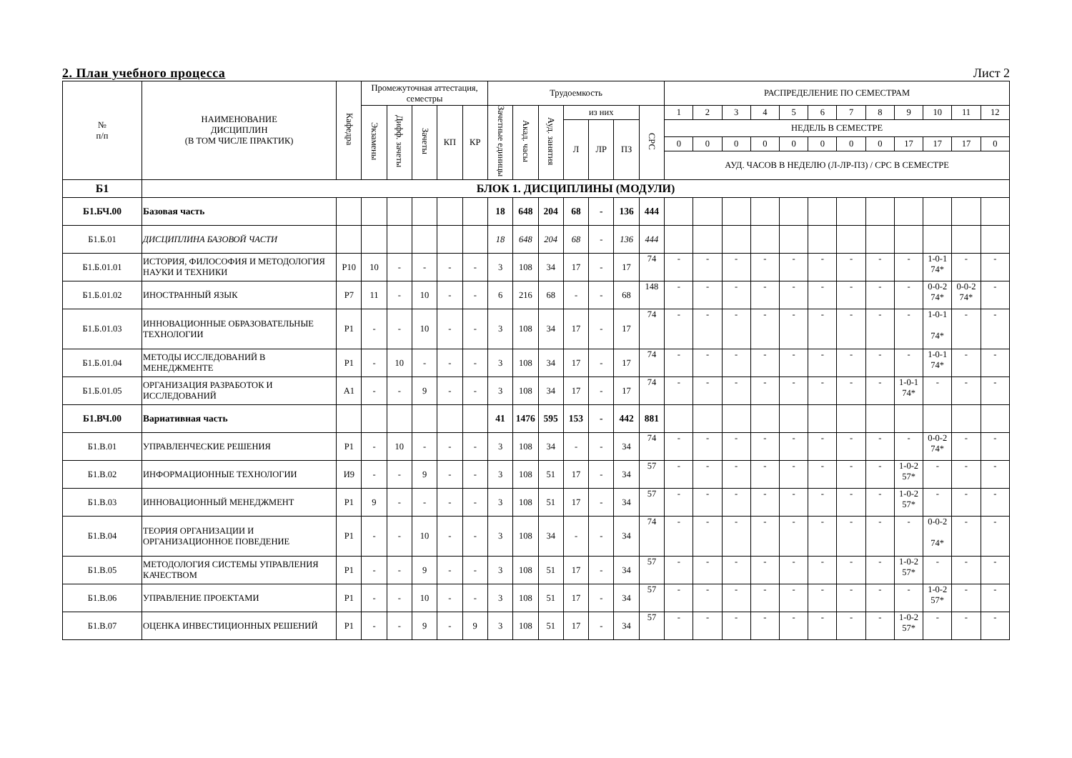2. План учебного процесса Лист 2
| № п/п | НАИМЕНОВАНИЕ ДИСЦИПЛИН (В ТОМ ЧИСЛЕ ПРАКТИК) | Кафедра | Промежуточная аттестация, семестры | | | | | Трудоемкость | | | | | | | РАСПРЕДЕЛЕНИЕ ПО СЕМЕСТРАМ | | | | | | | | | | | |
| --- | --- | --- | --- | --- | --- | --- | --- | --- | --- | --- | --- | --- | --- | --- | --- | --- | --- | --- | --- | --- | --- | --- | --- | --- | --- | --- |
| | | | Экзамены | Дифф. зачеты | Зачеты | КП | КР | Зачетные единицы | Акад. часы | Ауд. занятия | из них | | | СРС | 1 | 2 | 3 | 4 | 5 | 6 | 7 | 8 | 9 | 10 | 11 | 12 |
| | | | | | | | | | | | Л | ЛР | ПЗ | | НЕДЕЛЬ В СЕМЕСТРЕ | | | | | | | | | | | |
| | | | | | | | | | | | | | | | 0 | 0 | 0 | 0 | 0 | 0 | 0 | 0 | 17 | 17 | 17 | 0 |
| | | | | | | | | | | | | | | | АУД. ЧАСОВ В НЕДЕЛЮ (Л-ЛР-ПЗ) / СРС В СЕМЕСТРЕ | | | | | | | | | | | |
| Б1 | БЛОК 1. ДИСЦИПЛИНЫ (МОДУЛИ) | | | | | | | | | | | | | | | | | | | | | | | | | |
| Б1.БЧ.00 | Базовая часть | | | | | | | 18 | 648 | 204 | 68 | - | 136 | 444 | | | | | | | | | | | | |
| Б1.Б.01 | ДИСЦИПЛИНА БАЗОВОЙ ЧАСТИ | | | | | | | 18 | 648 | 204 | 68 | - | 136 | 444 | | | | | | | | | | | | |
| Б1.Б.01.01 | ИСТОРИЯ, ФИЛОСОФИЯ И МЕТОДОЛОГИЯ НАУКИ И ТЕХНИКИ | Р10 | 10 | - | - | - | - | 3 | 108 | 34 | 17 | - | 17 | 74 | - | - | - | - | - | - | - | - | - | 1-0-1 74* | - | - |
| Б1.Б.01.02 | ИНОСТРАННЫЙ ЯЗЫК | Р7 | 11 | - | 10 | - | - | 6 | 216 | 68 | - | - | 68 | 148 | - | - | - | - | - | - | - | - | - | 0-0-2 74* | 0-0-2 74* | - |
| Б1.Б.01.03 | ИННОВАЦИОННЫЕ ОБРАЗОВАТЕЛЬНЫЕ ТЕХНОЛОГИИ | Р1 | - | - | 10 | - | - | 3 | 108 | 34 | 17 | - | 17 | 74 | - | - | - | - | - | - | - | - | - | 1-0-1 74* | - | - |
| Б1.Б.01.04 | МЕТОДЫ ИССЛЕДОВАНИЙ В МЕНЕДЖМЕНТЕ | Р1 | - | 10 | - | - | - | 3 | 108 | 34 | 17 | - | 17 | 74 | - | - | - | - | - | - | - | - | - | 1-0-1 74* | - | - |
| Б1.Б.01.05 | ОРГАНИЗАЦИЯ РАЗРАБОТОК И ИССЛЕДОВАНИЙ | А1 | - | - | 9 | - | - | 3 | 108 | 34 | 17 | - | 17 | 74 | - | - | - | - | - | - | - | - | 1-0-1 74* | - | - | - |
| Б1.ВЧ.00 | Вариативная часть | | | | | | | 41 | 1476 | 595 | 153 | - | 442 | 881 | | | | | | | | | | | | |
| Б1.В.01 | УПРАВЛЕНЧЕСКИЕ РЕШЕНИЯ | Р1 | - | 10 | - | - | - | 3 | 108 | 34 | - | - | 34 | 74 | - | - | - | - | - | - | - | - | - | 0-0-2 74* | - | - |
| Б1.В.02 | ИНФОРМАЦИОННЫЕ ТЕХНОЛОГИИ | И9 | - | - | 9 | - | - | 3 | 108 | 51 | 17 | - | 34 | 57 | - | - | - | - | - | - | - | - | 1-0-2 57* | - | - | - |
| Б1.В.03 | ИННОВАЦИОННЫЙ МЕНЕДЖМЕНТ | Р1 | 9 | - | - | - | - | 3 | 108 | 51 | 17 | - | 34 | 57 | - | - | - | - | - | - | - | - | 1-0-2 57* | - | - | - |
| Б1.В.04 | ТЕОРИЯ ОРГАНИЗАЦИИ И ОРГАНИЗАЦИОННОЕ ПОВЕДЕНИЕ | Р1 | - | - | 10 | - | - | 3 | 108 | 34 | - | - | 34 | 74 | - | - | - | - | - | - | - | - | - | 0-0-2 74* | - | - |
| Б1.В.05 | МЕТОДОЛОГИЯ СИСТЕМЫ УПРАВЛЕНИЯ КАЧЕСТВОМ | Р1 | - | - | 9 | - | - | 3 | 108 | 51 | 17 | - | 34 | 57 | - | - | - | - | - | - | - | - | 1-0-2 57* | - | - | - |
| Б1.В.06 | УПРАВЛЕНИЕ ПРОЕКТАМИ | Р1 | - | - | 10 | - | - | 3 | 108 | 51 | 17 | - | 34 | 57 | - | - | - | - | - | - | - | - | - | 1-0-2 57* | - | - |
| Б1.В.07 | ОЦЕНКА ИНВЕСТИЦИОННЫХ РЕШЕНИЙ | Р1 | - | - | 9 | - | 9 | 3 | 108 | 51 | 17 | - | 34 | 57 | - | - | - | - | - | - | - | - | 1-0-2 57* | - | - | - |